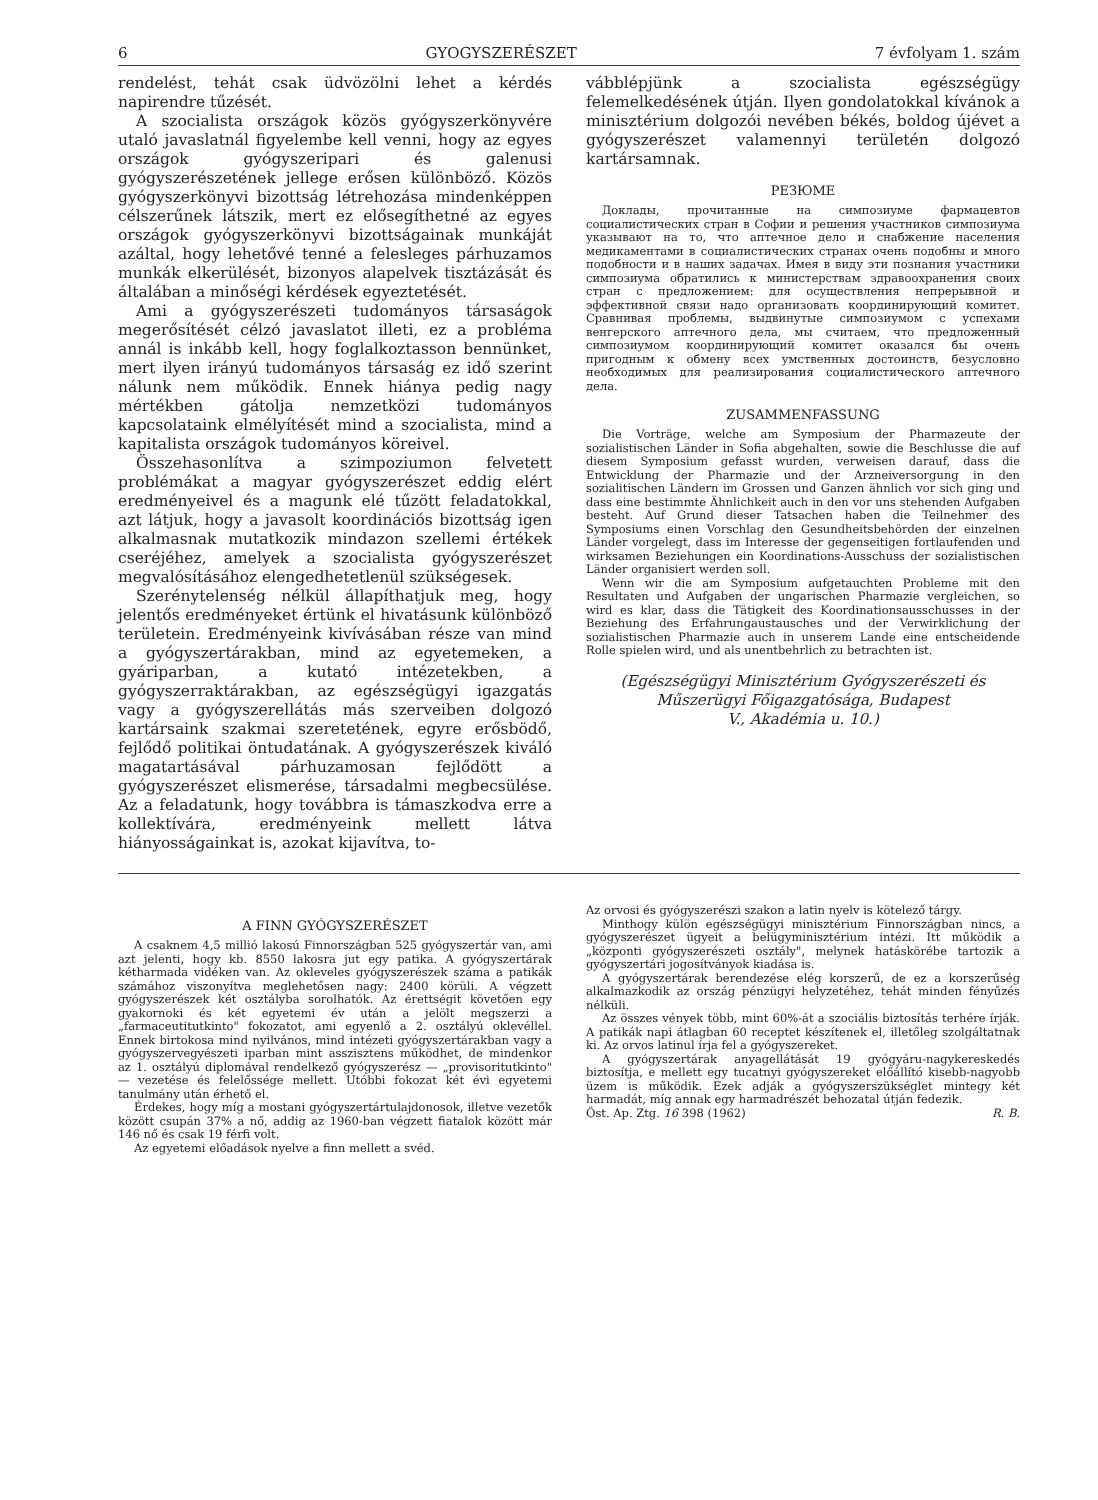6 GYOGYSZERÉSZET 7 évfolyam 1. szám
rendelést, tehát csak üdvözölni lehet a kérdés napirendre tűzését.
A szocialista országok közös gyógyszerkönyvére utaló javaslatnál figyelembe kell venni, hogy az egyes országok gyógyszeripari és galenusi gyógyszerészetének jellege erősen különböző. Közös gyógyszerkönyvi bizottság létrehozása mindenképpen célszerűnek látszik, mert ez elősegíthetné az egyes országok gyógyszerkönyvi bizottságainak munkáját azáltal, hogy lehetővé tenné a felesleges párhuzamos munkák elkerülését, bizonyos alapelvek tisztázását és általában a minőségi kérdések egyeztetését.
Ami a gyógyszerészeti tudományos társaságok megerősítését célzó javaslatot illeti, ez a probléma annál is inkább kell, hogy foglalkoztasson bennünket, mert ilyen irányú tudományos társaság ez idő szerint nálunk nem működik. Ennek hiánya pedig nagy mértékben gátolja nemzetközi tudományos kapcsolataink elmélyítését mind a szocialista, mind a kapitalista országok tudományos köreivel.
Összehasonlítva a szimpoziumon felvetett problémákat a magyar gyógyszerészet eddig elért eredményeivel és a magunk elé tűzött feladatokkal, azt látjuk, hogy a javasolt koordinációs bizottság igen alkalmasnak mutatkozik mindazon szellemi értékek cseréjéhez, amelyek a szocialista gyógyszerészet megvalósításához elengedhetetlenül szükségesek.
Szerénytelenség nélkül állapíthatjuk meg, hogy jelentős eredményeket értünk el hivatásunk különböző területein. Eredményeink kivívásában része van mind a gyógyszertárakban, mind az egyetemeken, a gyáriparban, a kutató intézetekben, a gyógyszerraktárakban, az egészségügyi igazgatás vagy a gyógyszerellátás más szerveiben dolgozó kartársaink szakmai szeretetének, egyre erősbödő, fejlődő politikai öntudatának. A gyógyszerészek kiváló magatartásával párhuzamosan fejlődött a gyógyszerészet elismerése, társadalmi megbecsülése. Az a feladatunk, hogy továbbra is támaszkodva erre a kollektívára, eredményeink mellett látva hiányosságainkat is, azokat kijavítva, to-
vábblépjünk a szocialista egészségügy felemelkedésének útján. Ilyen gondolatokkal kívánok a minisztérium dolgozói nevében békés, boldog újévet a gyógyszerészet valamennyi területén dolgozó kartársamnak.
РЕЗЮМЕ
Доклады, прочитанные на симпозиуме фармацевтов социалистических стран в Софии и решения участников симпозиума указывают на то, что аптечное дело и снабжение населения медикаментами в социалистических странах очень подобны и много подобности и в наших задачах. Имея в виду эти познания участники симпозиума обратились к министерствам здравоохранения своих стран с предложением: для осуществления непрерывной и эффективной связи надо организовать координирующий комитет. Сравнивая проблемы, выдвинутые симпозиумом с успехами венгерского аптечного дела, мы считаем, что предложенный симпозиумом координирующий комитет оказался бы очень пригодным к обмену всех умственных достоинств, безусловно необходимых для реализирования социалистического аптечного дела.
ZUSAMMENFASSUNG
Die Vorträge, welche am Symposium der Pharmazeute der sozialistischen Länder in Sofia abgehalten, sowie die Beschlusse die auf diesem Symposium gefasst wurden, verweisen darauf, dass die Entwicklung der Pharmazie und der Arzneiversorgung in den sozialitischen Ländern im Grossen und Ganzen ähnlich vor sich ging und dass eine bestimmte Ähnlichkeit auch in den vor uns stehenden Aufgaben besteht. Auf Grund dieser Tatsachen haben die Teilnehmer des Symposiums einen Vorschlag den Gesundheitsbehörden der einzelnen Länder vorgelegt, dass im Interesse der gegenseitigen fortlaufenden und wirksamen Beziehungen ein Koordinations-Ausschuss der sozialistischen Länder organisiert werden soll.
Wenn wir die am Symposium aufgetauchten Probleme mit den Resultaten und Aufgaben der ungarischen Pharmazie vergleichen, so wird es klar, dass die Tätigkeit des Koordinationsausschusses in der Beziehung des Erfahrungaustausches und der Verwirklichung der sozialistischen Pharmazie auch in unserem Lande eine entscheidende Rolle spielen wird, und als unentbehrlich zu betrachten ist.
(Egészségügyi Minisztérium Gyógyszerészeti és Műszerügyi Főigazgatósága, Budapest
V., Akadémia u. 10.)
A FINN GYÓGYSZERÉSZET
A csaknem 4,5 millió lakosú Finnországban 525 gyógyszertár van, ami azt jelenti, hogy kb. 8550 lakosra jut egy patika. A gyógyszertárak kétharmada vidéken van. Az okleveles gyógyszerészek száma a patikák számához viszonyítva meglehetősen nagy: 2400 körüli. A végzett gyógyszerészek két osztályba sorolhatók. Az érettségit követően egy gyakornoki és két egyetemi év után a jelölt megszerzi a „farmaceutitutkinto" fokozatot, ami egyenlő a 2. osztályú oklevéllel. Ennek birtokosa mind nyilvános, mind intézeti gyógyszertárakban vagy a gyógyszervegyészeti iparban mint asszisztens működhet, de mindenkor az 1. osztályú diplomával rendelkező gyógyszerész — „provisoritutkinto" — vezetése és felelőssége mellett. Utóbbi fokozat két évi egyetemi tanulmány után érhető el.
Érdekes, hogy míg a mostani gyógyszertártulajdonosok, illetve vezetők között csupán 37% a nő, addig az 1960-ban végzett fiatalok között már 146 nő és csak 19 férfi volt.
Az egyetemi előadások nyelve a finn mellett a svéd.
Az orvosi és gyógyszerészi szakon a latin nyelv is kötelező tárgy.
Minthogy külön egészségügyi minisztérium Finnországban nincs, a gyógyszerészet ügyeit a belügyminisztérium intézi. Itt működik a „központi gyógyszerészeti osztály", melynek hatáskörébe tartozik a gyógyszertári jogosítványok kiadása is.
A gyógyszertárak berendezése elég korszerű, de ez a korszerűség alkalmazkodik az ország pénzügyi helyzetéhez, tehát minden fényűzés nélküli.
Az összes vények több, mint 60%-át a szociális biztosítás terhére írják. A patikák napi átlagban 60 receptet készítenek el, illetőleg szolgáltatnak ki. Az orvos latinul írja fel a gyógyszereket.
A gyógyszertárak anyagellátását 19 gyógyáru-nagykereskedés biztosítja, e mellett egy tucatnyi gyógyszereket előállító kisebb-nagyobb üzem is működik. Ezek adják a gyógyszerszükséglet mintegy két harmadát, míg annak egy harmadrészét behozatal útján fedezik.
Öst. Ap. Ztg. 16 398 (1962) R. B.